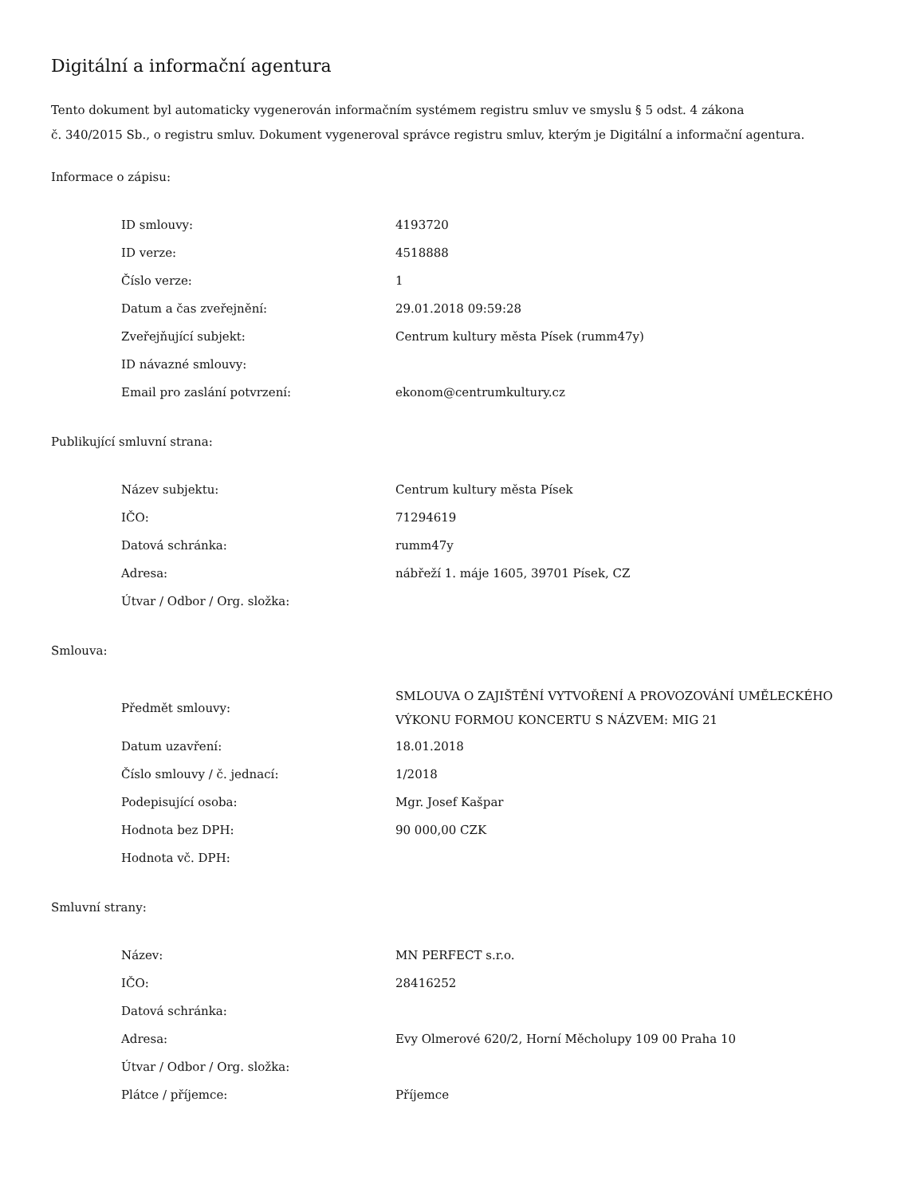Digitální a informační agentura
Tento dokument byl automaticky vygenerován informačním systémem registru smluv ve smyslu § 5 odst. 4 zákona
č. 340/2015 Sb., o registru smluv. Dokument vygeneroval správce registru smluv, kterým je Digitální a informační agentura.
Informace o zápisu:
| ID smlouvy: | 4193720 |
| ID verze: | 4518888 |
| Číslo verze: | 1 |
| Datum a čas zveřejnění: | 29.01.2018 09:59:28 |
| Zveřejňující subjekt: | Centrum kultury města Písek (rumm47y) |
| ID návazné smlouvy: | |
| Email pro zaslání potvrzení: | ekonom@centrumkultury.cz |
Publikující smluvní strana:
| Název subjektu: | Centrum kultury města Písek |
| IČO: | 71294619 |
| Datová schránka: | rumm47y |
| Adresa: | nábřeží 1. máje 1605, 39701 Písek, CZ |
| Útvar / Odbor / Org. složka: | |
Smlouva:
| Předmět smlouvy: | SMLOUVA O ZAJIŠTĚNÍ VYTVOŘENÍ A PROVOZOVÁNÍ UMĚLECKÉHO VÝKONU FORMOU KONCERTU S NÁZVEM: MIG 21 |
| Datum uzavření: | 18.01.2018 |
| Číslo smlouvy / č. jednací: | 1/2018 |
| Podepisující osoba: | Mgr. Josef Kašpar |
| Hodnota bez DPH: | 90 000,00 CZK |
| Hodnota vč. DPH: | |
Smluvní strany:
| Název: | MN PERFECT s.r.o. |
| IČO: | 28416252 |
| Datová schránka: | |
| Adresa: | Evy Olmerové 620/2, Horní Měcholupy 109 00 Praha 10 |
| Útvar / Odbor / Org. složka: | |
| Plátce / příjemce: | Příjemce |